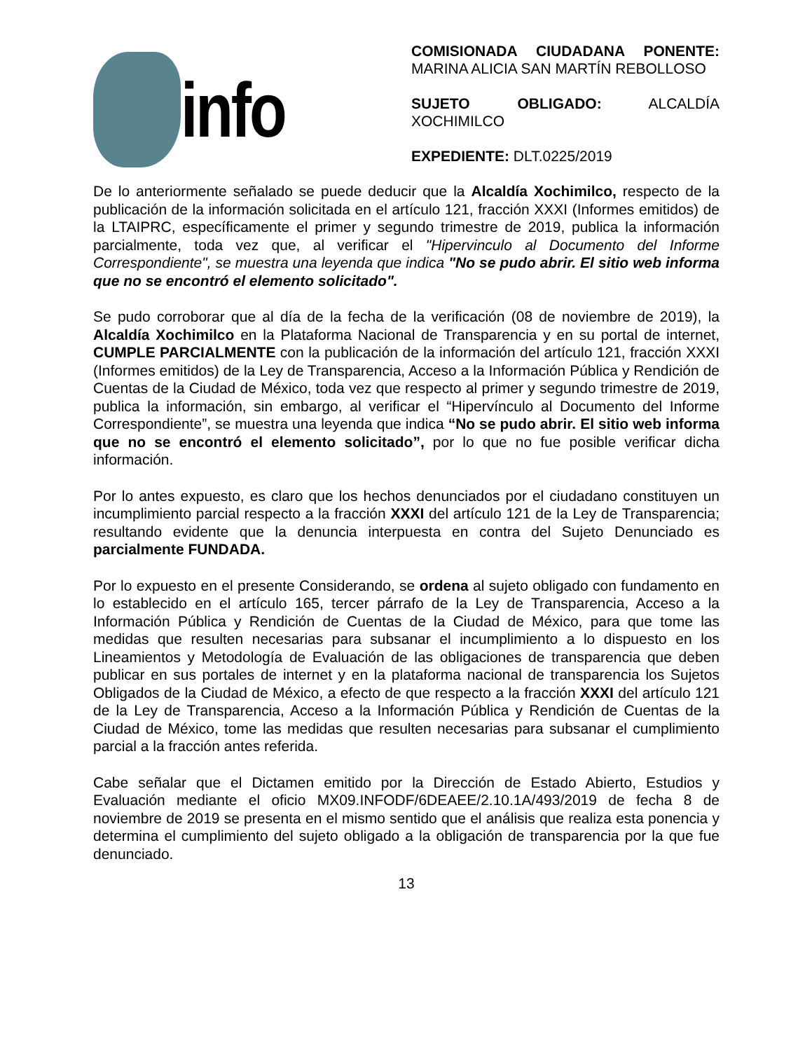info
COMISIONADA CIUDADANA PONENTE: MARINA ALICIA SAN MARTÍN REBOLLOSO
SUJETO OBLIGADO: ALCALDÍA XOCHIMILCO
EXPEDIENTE: DLT.0225/2019
De lo anteriormente señalado se puede deducir que la Alcaldía Xochimilco, respecto de la publicación de la información solicitada en el artículo 121, fracción XXXI (Informes emitidos) de la LTAIPRC, específicamente el primer y segundo trimestre de 2019, publica la información parcialmente, toda vez que, al verificar el "Hipervinculo al Documento del Informe Correspondiente", se muestra una leyenda que indica "No se pudo abrir. El sitio web informa que no se encontró el elemento solicitado".
Se pudo corroborar que al día de la fecha de la verificación (08 de noviembre de 2019), la Alcaldía Xochimilco en la Plataforma Nacional de Transparencia y en su portal de internet, CUMPLE PARCIALMENTE con la publicación de la información del artículo 121, fracción XXXI (Informes emitidos) de la Ley de Transparencia, Acceso a la Información Pública y Rendición de Cuentas de la Ciudad de México, toda vez que respecto al primer y segundo trimestre de 2019, publica la información, sin embargo, al verificar el “Hipervínculo al Documento del Informe Correspondiente”, se muestra una leyenda que indica “No se pudo abrir. El sitio web informa que no se encontró el elemento solicitado”, por lo que no fue posible verificar dicha información.
Por lo antes expuesto, es claro que los hechos denunciados por el ciudadano constituyen un incumplimiento parcial respecto a la fracción XXXI del artículo 121 de la Ley de Transparencia; resultando evidente que la denuncia interpuesta en contra del Sujeto Denunciado es parcialmente FUNDADA.
Por lo expuesto en el presente Considerando, se ordena al sujeto obligado con fundamento en lo establecido en el artículo 165, tercer párrafo de la Ley de Transparencia, Acceso a la Información Pública y Rendición de Cuentas de la Ciudad de México, para que tome las medidas que resulten necesarias para subsanar el incumplimiento a lo dispuesto en los Lineamientos y Metodología de Evaluación de las obligaciones de transparencia que deben publicar en sus portales de internet y en la plataforma nacional de transparencia los Sujetos Obligados de la Ciudad de México, a efecto de que respecto a la fracción XXXI del artículo 121 de la Ley de Transparencia, Acceso a la Información Pública y Rendición de Cuentas de la Ciudad de México, tome las medidas que resulten necesarias para subsanar el cumplimiento parcial a la fracción antes referida.
Cabe señalar que el Dictamen emitido por la Dirección de Estado Abierto, Estudios y Evaluación mediante el oficio MX09.INFODF/6DEAEE/2.10.1A/493/2019 de fecha 8 de noviembre de 2019 se presenta en el mismo sentido que el análisis que realiza esta ponencia y determina el cumplimiento del sujeto obligado a la obligación de transparencia por la que fue denunciado.
13